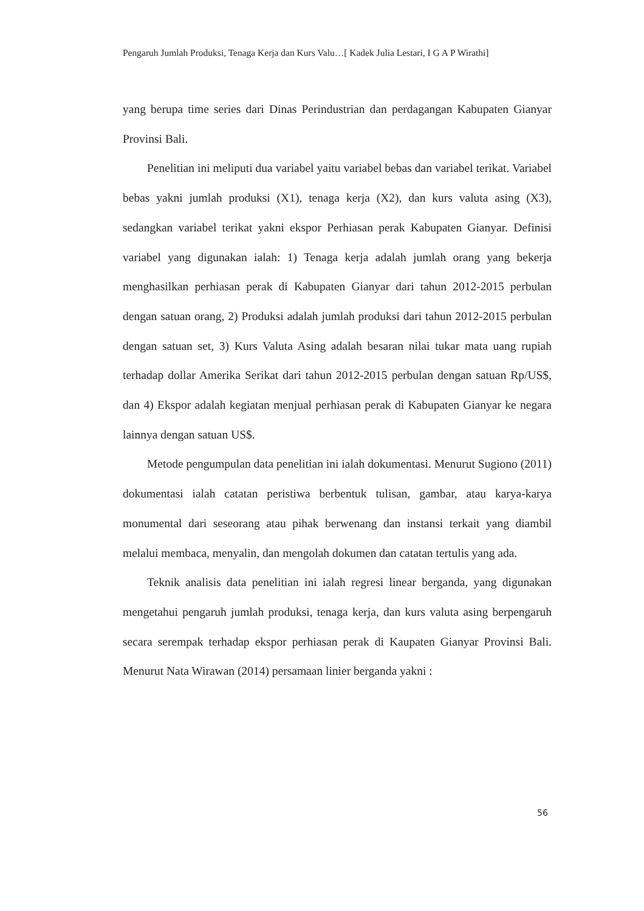Pengaruh Jumlah Produksi, Tenaga Kerja dan Kurs Valu…[ Kadek Julia Lestari, I G A P Wirathi]
yang berupa time series dari Dinas Perindustrian dan perdagangan Kabupaten Gianyar Provinsi Bali.
Penelitian ini meliputi dua variabel yaitu variabel bebas dan variabel terikat. Variabel bebas yakni jumlah produksi (X1), tenaga kerja (X2), dan kurs valuta asing (X3), sedangkan variabel terikat yakni ekspor Perhiasan perak Kabupaten Gianyar. Definisi variabel yang digunakan ialah: 1) Tenaga kerja adalah jumlah orang yang bekerja menghasilkan perhiasan perak di Kabupaten Gianyar dari tahun 2012-2015 perbulan dengan satuan orang, 2) Produksi adalah jumlah produksi dari tahun 2012-2015 perbulan dengan satuan set, 3) Kurs Valuta Asing adalah besaran nilai tukar mata uang rupiah terhadap dollar Amerika Serikat dari tahun 2012-2015 perbulan dengan satuan Rp/US$, dan 4) Ekspor adalah kegiatan menjual perhiasan perak di Kabupaten Gianyar ke negara lainnya dengan satuan US$.
Metode pengumpulan data penelitian ini ialah dokumentasi. Menurut Sugiono (2011) dokumentasi ialah catatan peristiwa berbentuk tulisan, gambar, atau karya-karya monumental dari seseorang atau pihak berwenang dan instansi terkait yang diambil melalui membaca, menyalin, dan mengolah dokumen dan catatan tertulis yang ada.
Teknik analisis data penelitian ini ialah regresi linear berganda, yang digunakan mengetahui pengaruh jumlah produksi, tenaga kerja, dan kurs valuta asing berpengaruh secara serempak terhadap ekspor perhiasan perak di Kaupaten Gianyar Provinsi Bali. Menurut Nata Wirawan (2014) persamaan linier berganda yakni :
56